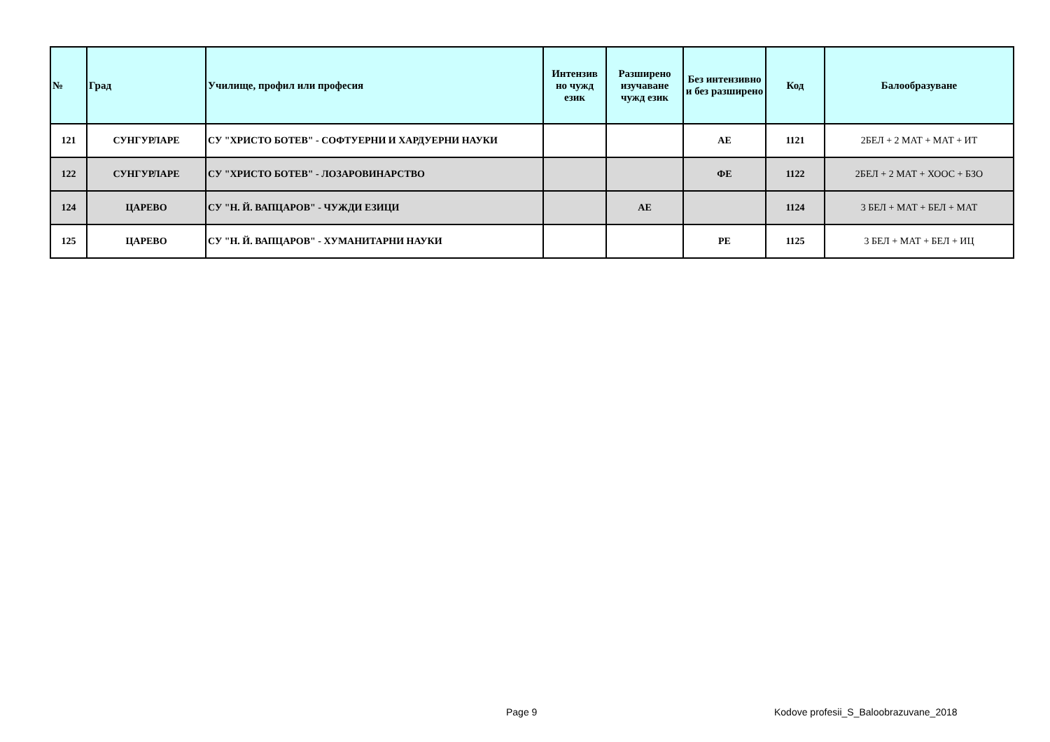| № | Град | Училище, профил или професия | Интензив но чужд език | Разширено изучаване чужд език | Без интензивно и без разширено | Код | Балообразуване |
| --- | --- | --- | --- | --- | --- | --- | --- |
| 121 | СУНГУРЛАРЕ | СУ "ХРИСТО БОТЕВ" - СОФТУЕРНИ И ХАРДУЕРНИ НАУКИ | | | АЕ | 1121 | 2БЕЛ + 2 МАТ + МАТ + ИТ |
| 122 | СУНГУРЛАРЕ | СУ "ХРИСТО БОТЕВ" - ЛОЗАРОВИНАРСТВО | | | ФЕ | 1122 | 2БЕЛ + 2 МАТ + ХООС + БЗО |
| 124 | ЦАРЕВО | СУ "Н. Й. ВАПЦАРОВ" - ЧУЖДИ ЕЗИЦИ | | АЕ | | 1124 | 3 БЕЛ + МАТ + БЕЛ + МАТ |
| 125 | ЦАРЕВО | СУ "Н. Й. ВАПЦАРОВ" - ХУМАНИТАРНИ НАУКИ | | | РЕ | 1125 | 3 БЕЛ + МАТ + БЕЛ + ИЦ |
Page 9
Kodove profesii_S_Baloobrazuvane_2018